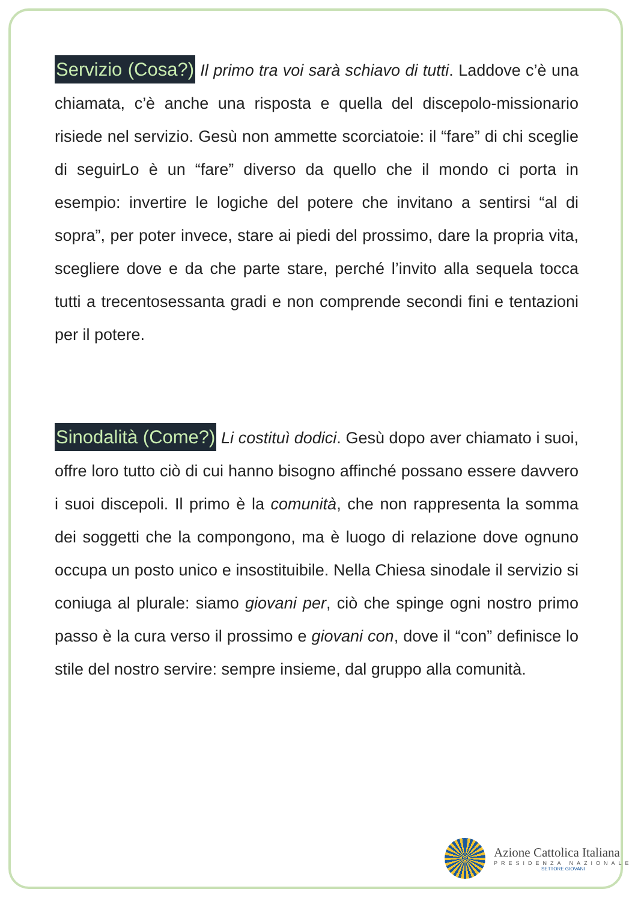Servizio (Cosa?) Il primo tra voi sarà schiavo di tutti. Laddove c’è una chiamata, c’è anche una risposta e quella del discepolo-missionario risiede nel servizio. Gesù non ammette scorciatoie: il “fare” di chi sceglie di seguirLo è un “fare” diverso da quello che il mondo ci porta in esempio: invertire le logiche del potere che invitano a sentirsi “al di sopra”, per poter invece, stare ai piedi del prossimo, dare la propria vita, scegliere dove e da che parte stare, perché l’invito alla sequela tocca tutti a trecentosessanta gradi e non comprende secondi fini e tentazioni per il potere.
Sinodalità (Come?) Li costituì dodici. Gesù dopo aver chiamato i suoi, offre loro tutto ciò di cui hanno bisogno affinché possano essere davvero i suoi discepoli. Il primo è la comunità, che non rappresenta la somma dei soggetti che la compongono, ma è luogo di relazione dove ognuno occupa un posto unico e insostituibile. Nella Chiesa sinodale il servizio si coniuga al plurale: siamo giovani per, ciò che spinge ogni nostro primo passo è la cura verso il prossimo e giovani con, dove il “con” definisce lo stile del nostro servire: sempre insieme, dal gruppo alla comunità.
Azione Cattolica Italiana
PRESIDENZA NAZIONALE
SETTORE GIOVANI